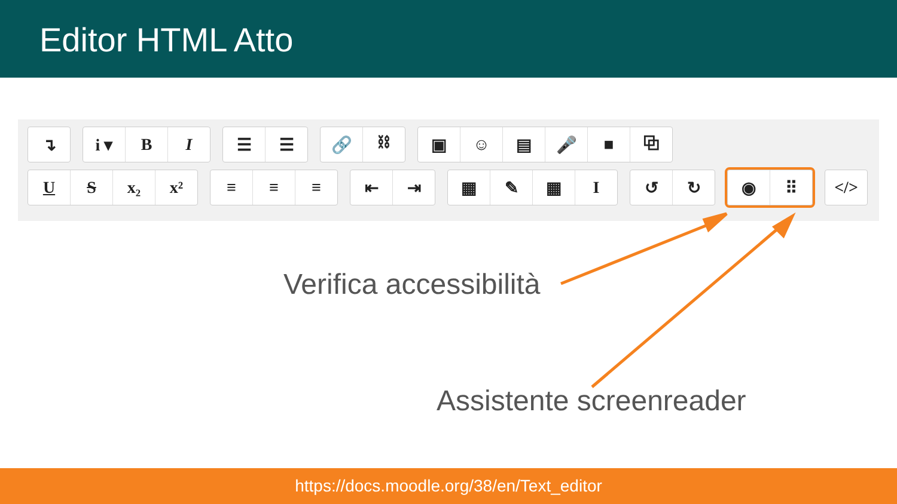Editor HTML Atto
↴ i ▾ BI ☰ ☰ 🔗 ⛓ ▣ ☺ ▤ 🎤 ■ ⧉
US x₂ x² ≡ ≡ ≡ ⇤ ⇥ ▦ ✎ ▦ I ↺ ↻ ◉ ⠿ </>
Verifica accessibilità
Assistente screenreader
https://docs.moodle.org/38/en/Text_editor